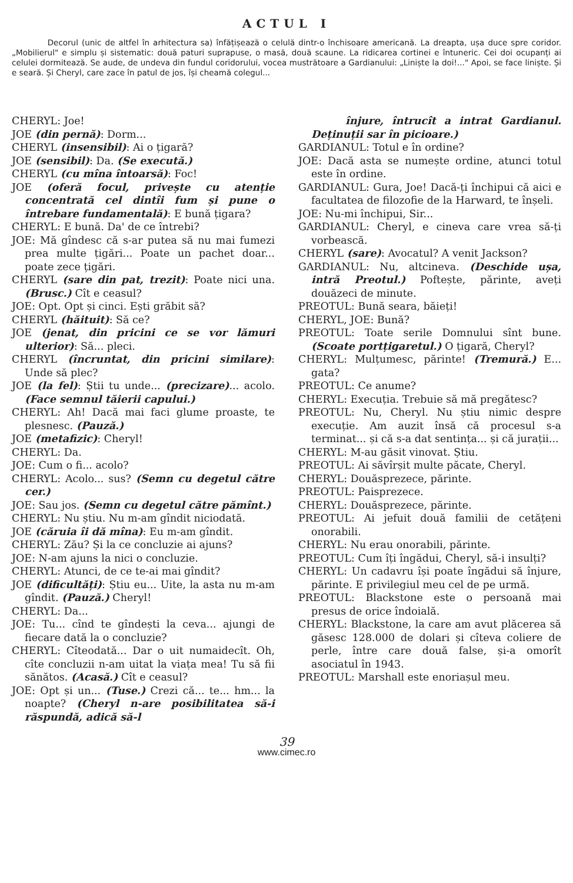ACTUL I
Decorul (unic de altfel în arhitectura sa) înfățișează o celulă dintr-o închisoare americană. La dreapta, ușa duce spre coridor. „Mobilierul" e simplu și sistematic: două paturi suprapuse, o masă, două scaune. La ridicarea cortinei e întuneric. Cei doi ocupanți ai celulei dormitează. Se aude, de undeva din fundul coridorului, vocea mustrătoare a Gardianului: „Liniște la doi!..." Apoi, se face liniște. Și e seară. Și Cheryl, care zace în patul de jos, își cheamă colegul...
CHERYL: Joe!
JOE (din pernă): Dorm...
CHERYL (insensibil): Ai o țigară?
JOE (sensibil): Da. (Se execută.)
CHERYL (cu mîna întoarsă): Foc!
JOE (oferă focul, privește cu atenție concentrată cel dintîi fum și pune o întrebare fundamentală): E bună țigara?
CHERYL: E bună. Da' de ce întrebi?
JOE: Mă gîndesc că s-ar putea să nu mai fumezi prea multe țigări... Poate un pachet doar... poate zece țigări.
CHERYL (sare din pat, trezit): Poate nici una. (Brusc.) Cît e ceasul?
JOE: Opt. Opt și cinci. Ești grăbit să?
CHERYL (hăituit): Să ce?
JOE (jenat, din pricini ce se vor lămuri ulterior): Să... pleci.
CHERYL (încruntat, din pricini similare): Unde să plec?
JOE (la fel): Știi tu unde... (precizare)... acolo. (Face semnul tăierii capului.)
CHERYL: Ah! Dacă mai faci glume proaste, te plesnesc. (Pauză.)
JOE (metafizic): Cheryl!
CHERYL: Da.
JOE: Cum o fi... acolo?
CHERYL: Acolo... sus? (Semn cu degetul către cer.)
JOE: Sau jos. (Semn cu degetul către pămînt.)
CHERYL: Nu știu. Nu m-am gîndit niciodată.
JOE (căruia îi dă mîna): Eu m-am gîndit.
CHERYL: Zău? Și la ce concluzie ai ajuns?
JOE: N-am ajuns la nici o concluzie.
CHERYL: Atunci, de ce te-ai mai gîndit?
JOE (dificultăți): Știu eu... Uite, la asta nu m-am gîndit. (Pauză.) Cheryl!
CHERYL: Da...
JOE: Tu... cînd te gîndești la ceva... ajungi de fiecare dată la o concluzie?
CHERYL: Cîteodată... Dar o uit numaidecît. Oh, cîte concluzii n-am uitat la viața mea! Tu să fii sănătos. (Acasă.) Cît e ceasul?
JOE: Opt și un... (Tuse.) Crezi că... te... hm... la noapte? (Cheryl n-are posibilitatea să-i răspundă, adică să-l
înjure, întrucît a intrat Gardianul. Deținuții sar în picioare.)
GARDIANUL: Totul e în ordine?
JOE: Dacă asta se numește ordine, atunci totul este în ordine.
GARDIANUL: Gura, Joe! Dacă-ți închipui că aici e facultatea de filozofie de la Harward, te înșeli.
JOE: Nu-mi închipui, Sir...
GARDIANUL: Cheryl, e cineva care vrea să-ți vorbească.
CHERYL (sare): Avocatul? A venit Jackson?
GARDIANUL: Nu, altcineva. (Deschide ușa, intră Preotul.) Poftește, părinte, aveți douăzeci de minute.
PREOTUL: Bună seara, băieți!
CHERYL, JOE: Bună?
PREOTUL: Toate serile Domnului sînt bune. (Scoate portțigaretul.) O țigară, Cheryl?
CHERYL: Mulțumesc, părinte! (Tremură.) E... gata?
PREOTUL: Ce anume?
CHERYL: Execuția. Trebuie să mă pregătesc?
PREOTUL: Nu, Cheryl. Nu știu nimic despre execuție. Am auzit însă că procesul s-a terminat... și că s-a dat sentința... și că jurații...
CHERYL: M-au găsit vinovat. Știu.
PREOTUL: Ai săvîrșit multe păcate, Cheryl.
CHERYL: Douăsprezece, părinte.
PREOTUL: Paisprezece.
CHERYL: Douăsprezece, părinte.
PREOTUL: Ai jefuit două familii de cetățeni onorabili.
CHERYL: Nu erau onorabili, părinte.
PREOTUL: Cum îți îngădui, Cheryl, să-i insulți?
CHERYL: Un cadavru își poate îngădui să înjure, părinte. E privilegiul meu cel de pe urmă.
PREOTUL: Blackstone este o persoană mai presus de orice îndoială.
CHERYL: Blackstone, la care am avut plăcerea să găsesc 128.000 de dolari și cîteva coliere de perle, între care două false, și-a omorît asociatul în 1943.
PREOTUL: Marshall este enoriașul meu.
39
www.cimec.ro